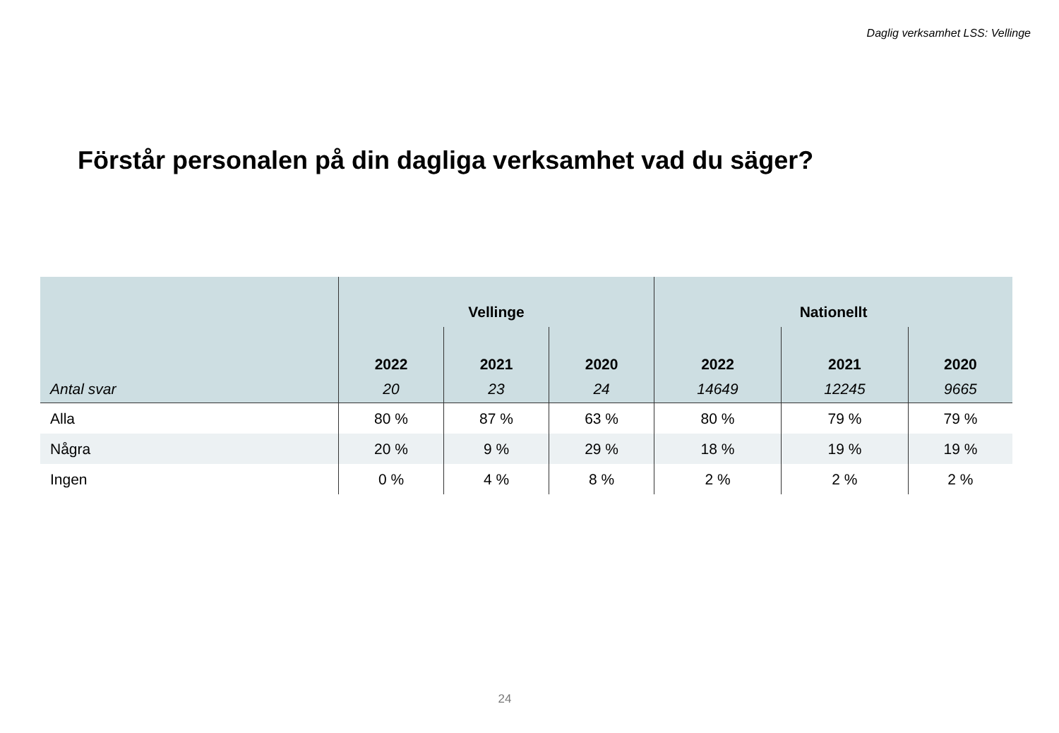Daglig verksamhet LSS: Vellinge
Förstår personalen på din dagliga verksamhet vad du säger?
| | Vellinge | | | Nationellt | | |
| --- | --- | --- | --- | --- | --- | --- |
| | 2022 | 2021 | 2020 | 2022 | 2021 | 2020 |
| Antal svar | 20 | 23 | 24 | 14649 | 12245 | 9665 |
| Alla | 80 % | 87 % | 63 % | 80 % | 79 % | 79 % |
| Några | 20 % | 9 % | 29 % | 18 % | 19 % | 19 % |
| Ingen | 0 % | 4 % | 8 % | 2 % | 2 % | 2 % |
24